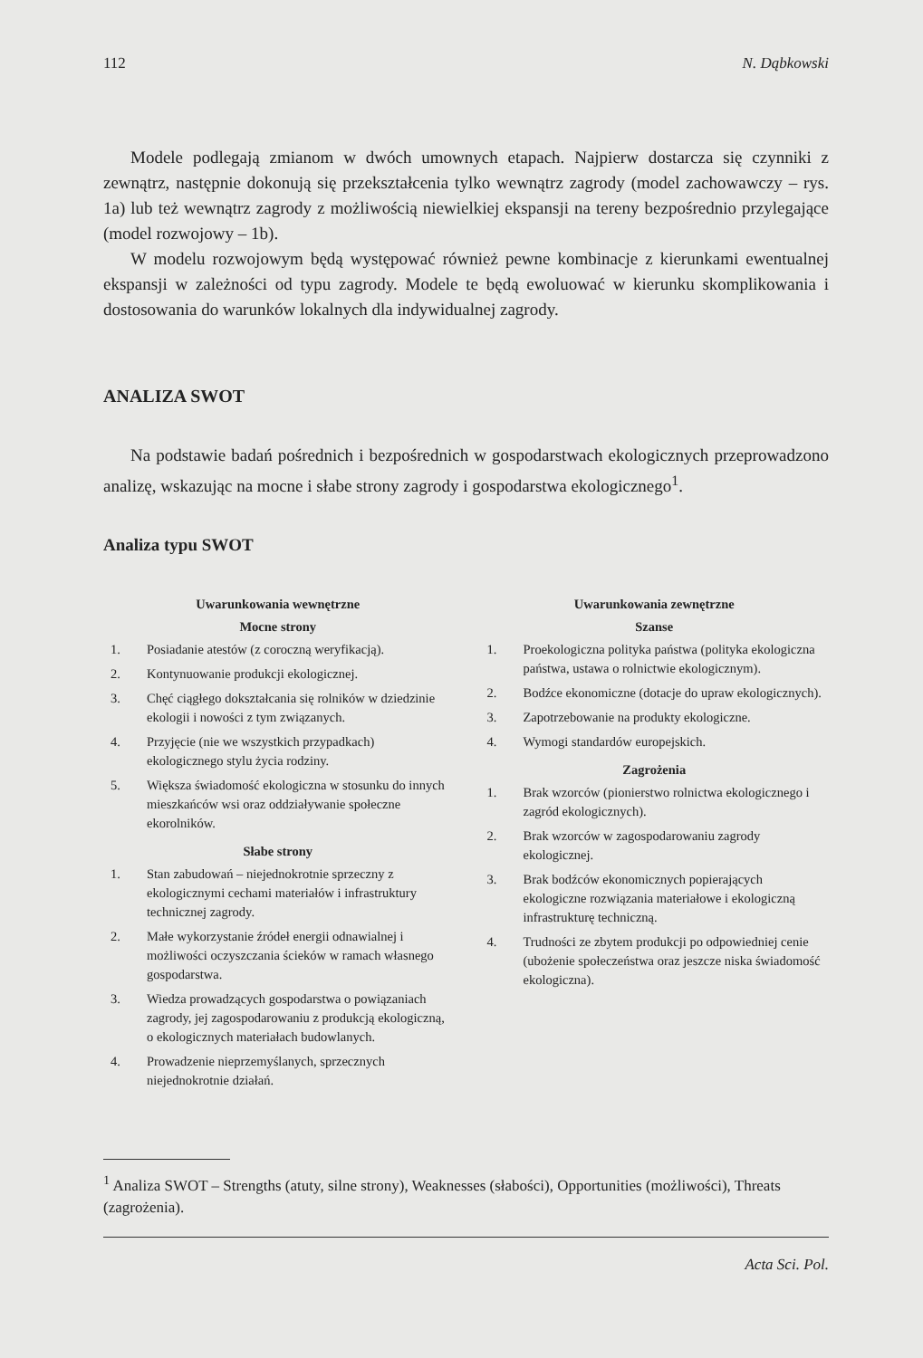112 N. Dąbkowski
Modele podlegają zmianom w dwóch umownych etapach. Najpierw dostarcza się czynniki z zewnątrz, następnie dokonują się przekształcenia tylko wewnątrz zagrody (model zachowawczy – rys. 1a) lub też wewnątrz zagrody z możliwością niewielkiej ekspansji na tereny bezpośrednio przylegające (model rozwojowy – 1b).
W modelu rozwojowym będą występować również pewne kombinacje z kierunkami ewentualnej ekspansji w zależności od typu zagrody. Modele te będą ewoluować w kierunku skomplikowania i dostosowania do warunków lokalnych dla indywidualnej zagrody.
ANALIZA SWOT
Na podstawie badań pośrednich i bezpośrednich w gospodarstwach ekologicznych przeprowadzono analizę, wskazując na mocne i słabe strony zagrody i gospodarstwa ekologicznego<sup>1</sup>.
Analiza typu SWOT
Uwarunkowania wewnętrzne
Mocne strony
| 1. | Posiadanie atestów (z coroczną weryfikacją). |
| 2. | Kontynuowanie produkcji ekologicznej. |
| 3. | Chęć ciągłego dokształcania się rolników w dziedzinie ekologii i nowości z tym związanych. |
| 4. | Przyjęcie (nie we wszystkich przypadkach) ekologicznego stylu życia rodziny. |
| 5. | Większa świadomość ekologiczna w stosunku do innych mieszkańców wsi oraz oddziaływanie społeczne ekorolników. |
Słabe strony
| 1. | Stan zabudowań – niejednokrotnie sprzeczny z ekologicznymi cechami materiałów i infrastruktury technicznej zagrody. |
| 2. | Małe wykorzystanie źródeł energii odnawialnej i możliwości oczyszczania ścieków w ramach własnego gospodarstwa. |
| 3. | Wiedza prowadzących gospodarstwa o powiązaniach zagrody, jej zagospodarowaniu z produkcją ekologiczną, o ekologicznych materiałach budowlanych. |
| 4. | Prowadzenie nieprzemyślanych, sprzecznych niejednokrotnie działań. |
Uwarunkowania zewnętrzne
Szanse
| 1. | Proekologiczna polityka państwa (polityka ekologiczna państwa, ustawa o rolnictwie ekologicznym). |
| 2. | Bodźce ekonomiczne (dotacje do upraw ekologicznych). |
| 3. | Zapotrzebowanie na produkty ekologiczne. |
| 4. | Wymogi standardów europejskich. |
Zagrożenia
| 1. | Brak wzorców (pionierstwo rolnictwa ekologicznego i zagród ekologicznych). |
| 2. | Brak wzorców w zagospodarowaniu zagrody ekologicznej. |
| 3. | Brak bodźców ekonomicznych popierających ekologiczne rozwiązania materiałowe i ekologiczną infrastrukturę techniczną. |
| 4. | Trudności ze zbytem produkcji po odpowiedniej cenie (ubożenie społeczeństwa oraz jeszcze niska świadomość ekologiczna). |
<sup>1</sup> Analiza SWOT – Strengths (atuty, silne strony), Weaknesses (słabości), Opportunities (możliwości), Threats (zagrożenia).
Acta Sci. Pol.